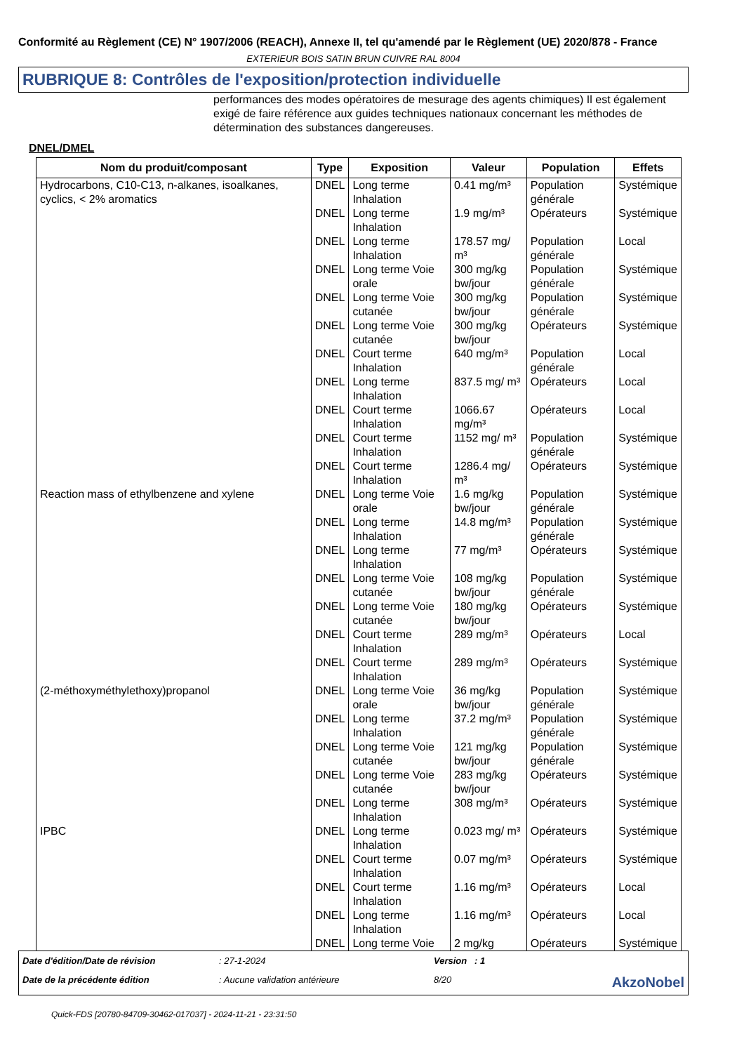Conformité au Règlement (CE) N° 1907/2006 (REACH), Annexe II, tel qu'amendé par le Règlement (UE) 2020/878 - France
EXTERIEUR BOIS SATIN BRUN CUIVRE RAL 8004
RUBRIQUE 8: Contrôles de l'exposition/protection individuelle
performances des modes opératoires de mesurage des agents chimiques) Il est également exigé de faire référence aux guides techniques nationaux concernant les méthodes de détermination des substances dangereuses.
DNEL/DMEL
| Nom du produit/composant | Type | Exposition | Valeur | Population | Effets |
| --- | --- | --- | --- | --- | --- |
| Hydrocarbons, C10-C13, n-alkanes, isoalkanes, cyclics, < 2% aromatics | DNEL | Long terme Inhalation | 0.41 mg/m³ | Population générale | Systémique |
| | DNEL | Long terme Inhalation | 1.9 mg/m³ | Opérateurs | Systémique |
| | DNEL | Long terme Inhalation | 178.57 mg/ m³ | Population générale | Local |
| | DNEL | Long terme Voie orale | 300 mg/kg bw/jour | Population générale | Systémique |
| | DNEL | Long terme Voie cutanée | 300 mg/kg bw/jour | Population générale | Systémique |
| | DNEL | Long terme Voie cutanée | 300 mg/kg bw/jour | Opérateurs | Systémique |
| | DNEL | Court terme Inhalation | 640 mg/m³ | Population générale | Local |
| | DNEL | Long terme Inhalation | 837.5 mg/ m³ | Opérateurs | Local |
| | DNEL | Court terme Inhalation | 1066.67 mg/m³ | Opérateurs | Local |
| | DNEL | Court terme Inhalation | 1152 mg/ m³ | Population générale | Systémique |
| | DNEL | Court terme Inhalation | 1286.4 mg/ m³ | Opérateurs | Systémique |
| Reaction mass of ethylbenzene and xylene | DNEL | Long terme Voie orale | 1.6 mg/kg bw/jour | Population générale | Systémique |
| | DNEL | Long terme Inhalation | 14.8 mg/m³ | Population générale | Systémique |
| | DNEL | Long terme Inhalation | 77 mg/m³ | Opérateurs | Systémique |
| | DNEL | Long terme Voie cutanée | 108 mg/kg bw/jour | Population générale | Systémique |
| | DNEL | Long terme Voie cutanée | 180 mg/kg bw/jour | Opérateurs | Systémique |
| | DNEL | Court terme Inhalation | 289 mg/m³ | Opérateurs | Local |
| | DNEL | Court terme Inhalation | 289 mg/m³ | Opérateurs | Systémique |
| (2-méthoxyméthylethoxy)propanol | DNEL | Long terme Voie orale | 36 mg/kg bw/jour | Population générale | Systémique |
| | DNEL | Long terme Inhalation | 37.2 mg/m³ | Population générale | Systémique |
| | DNEL | Long terme Voie cutanée | 121 mg/kg bw/jour | Population générale | Systémique |
| | DNEL | Long terme Voie cutanée | 283 mg/kg bw/jour | Opérateurs | Systémique |
| | DNEL | Long terme Inhalation | 308 mg/m³ | Opérateurs | Systémique |
| IPBC | DNEL | Long terme Inhalation | 0.023 mg/ m³ | Opérateurs | Systémique |
| | DNEL | Court terme Inhalation | 0.07 mg/m³ | Opérateurs | Systémique |
| | DNEL | Court terme Inhalation | 1.16 mg/m³ | Opérateurs | Local |
| | DNEL | Long terme Inhalation | 1.16 mg/m³ | Opérateurs | Local |
| | DNEL | Long terme Voie | 2 mg/kg | Opérateurs | Systémique |
Date d'édition/Date de révision
: 27-1-2024
Version : 1
Date de la précédente édition
: Aucune validation antérieure
8/20
AkzoNobel
Quick-FDS [20780-84709-30462-017037] - 2024-11-21 - 23:31:50